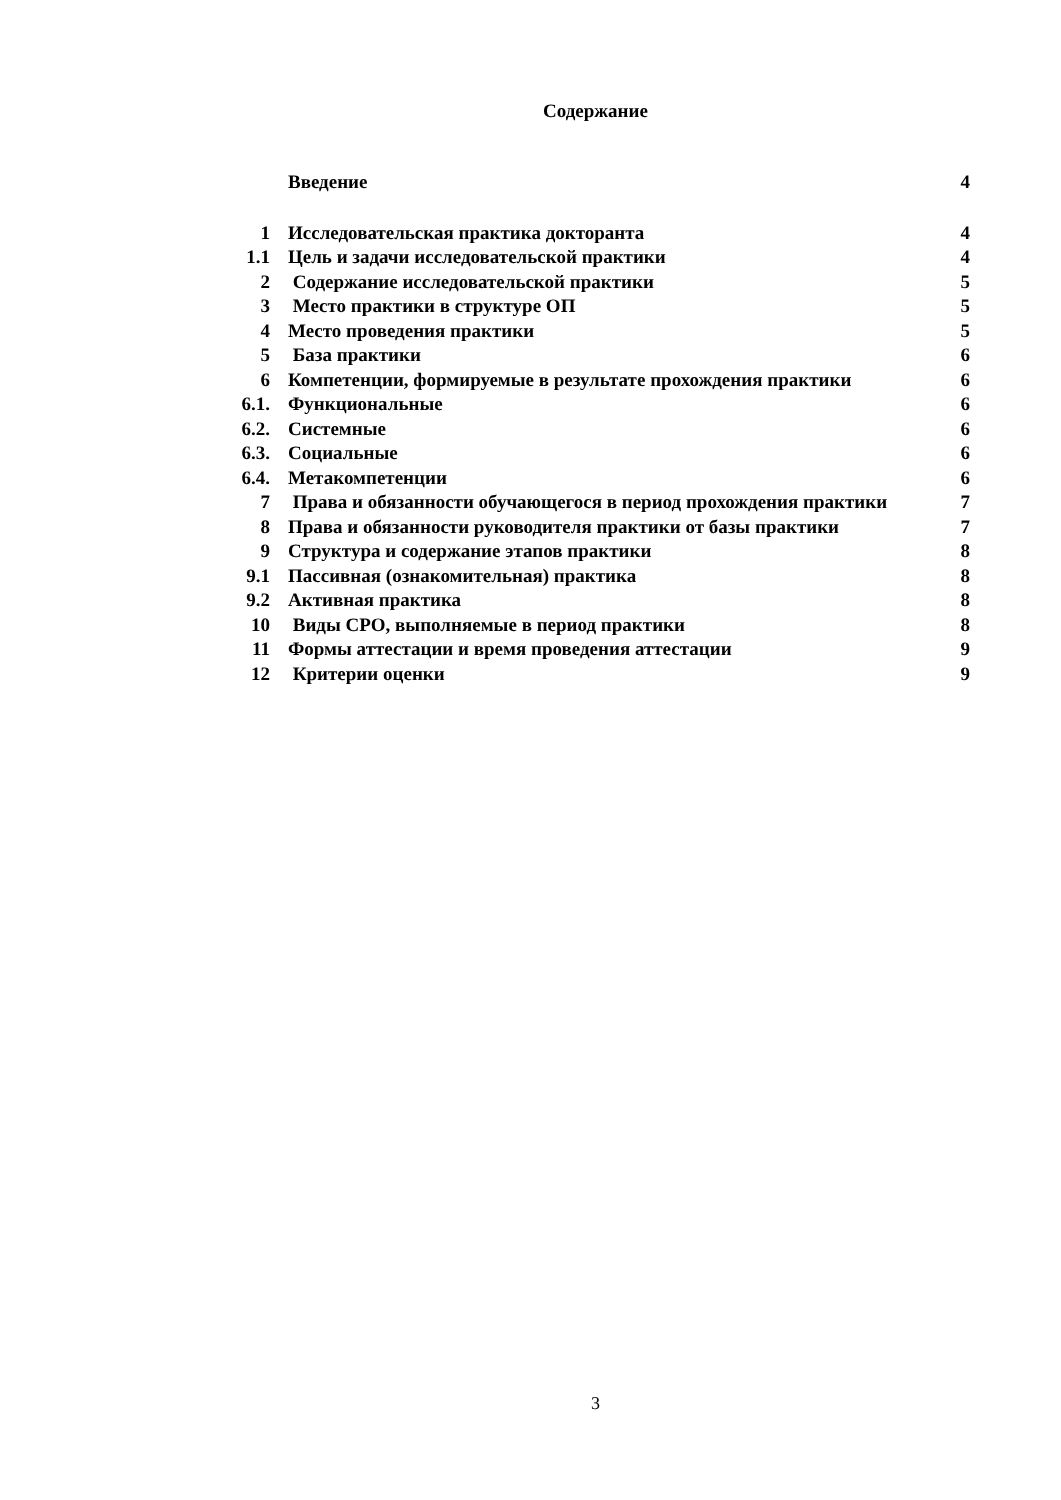Содержание
| | Введение | 4 |
| 1 | Исследовательская практика докторанта | 4 |
| 1.1 | Цель и задачи исследовательской практики | 4 |
| 2 | Содержание исследовательской практики | 5 |
| 3 | Место практики в структуре ОП | 5 |
| 4 | Место проведения практики | 5 |
| 5 | База практики | 6 |
| 6 | Компетенции, формируемые в результате прохождения практики | 6 |
| 6.1. | Функциональные | 6 |
| 6.2. | Системные | 6 |
| 6.3. | Социальные | 6 |
| 6.4. | Метакомпетенции | 6 |
| 7 | Права и обязанности обучающегося в период прохождения практики | 7 |
| 8 | Права и обязанности руководителя практики от базы практики | 7 |
| 9 | Структура и содержание этапов практики | 8 |
| 9.1 | Пассивная (ознакомительная) практика | 8 |
| 9.2 | Активная практика | 8 |
| 10 | Виды СРО, выполняемые в период практики | 8 |
| 11 | Формы аттестации и время проведения аттестации | 9 |
| 12 | Критерии оценки | 9 |
3